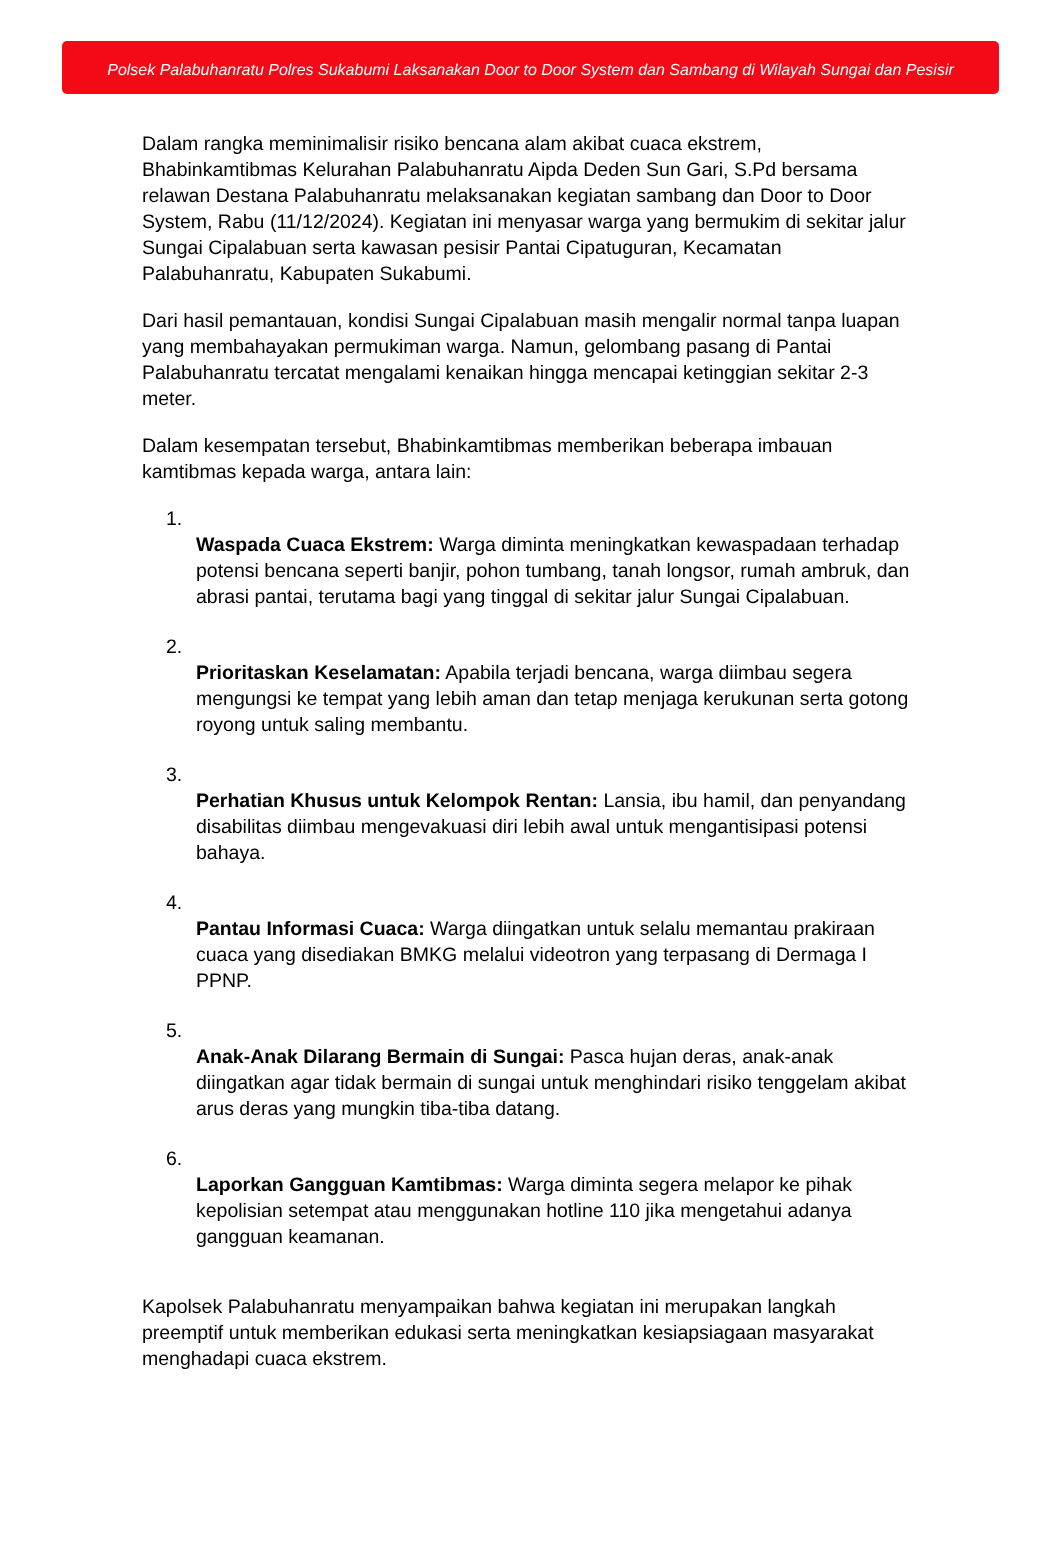Polsek Palabuhanratu Polres Sukabumi Laksanakan Door to Door System dan Sambang di Wilayah Sungai dan Pesisir
Dalam rangka meminimalisir risiko bencana alam akibat cuaca ekstrem, Bhabinkamtibmas Kelurahan Palabuhanratu Aipda Deden Sun Gari, S.Pd bersama relawan Destana Palabuhanratu melaksanakan kegiatan sambang dan Door to Door System, Rabu (11/12/2024). Kegiatan ini menyasar warga yang bermukim di sekitar jalur Sungai Cipalabuan serta kawasan pesisir Pantai Cipatuguran, Kecamatan Palabuhanratu, Kabupaten Sukabumi.
Dari hasil pemantauan, kondisi Sungai Cipalabuan masih mengalir normal tanpa luapan yang membahayakan permukiman warga. Namun, gelombang pasang di Pantai Palabuhanratu tercatat mengalami kenaikan hingga mencapai ketinggian sekitar 2-3 meter.
Dalam kesempatan tersebut, Bhabinkamtibmas memberikan beberapa imbauan kamtibmas kepada warga, antara lain:
1.
Waspada Cuaca Ekstrem: Warga diminta meningkatkan kewaspadaan terhadap potensi bencana seperti banjir, pohon tumbang, tanah longsor, rumah ambruk, dan abrasi pantai, terutama bagi yang tinggal di sekitar jalur Sungai Cipalabuan.
2.
Prioritaskan Keselamatan: Apabila terjadi bencana, warga diimbau segera mengungsi ke tempat yang lebih aman dan tetap menjaga kerukunan serta gotong royong untuk saling membantu.
3.
Perhatian Khusus untuk Kelompok Rentan: Lansia, ibu hamil, dan penyandang disabilitas diimbau mengevakuasi diri lebih awal untuk mengantisipasi potensi bahaya.
4.
Pantau Informasi Cuaca: Warga diingatkan untuk selalu memantau prakiraan cuaca yang disediakan BMKG melalui videotron yang terpasang di Dermaga I PPNP.
5.
Anak-Anak Dilarang Bermain di Sungai: Pasca hujan deras, anak-anak diingatkan agar tidak bermain di sungai untuk menghindari risiko tenggelam akibat arus deras yang mungkin tiba-tiba datang.
6.
Laporkan Gangguan Kamtibmas: Warga diminta segera melapor ke pihak kepolisian setempat atau menggunakan hotline 110 jika mengetahui adanya gangguan keamanan.
Kapolsek Palabuhanratu menyampaikan bahwa kegiatan ini merupakan langkah preemptif untuk memberikan edukasi serta meningkatkan kesiapsiagaan masyarakat menghadapi cuaca ekstrem.